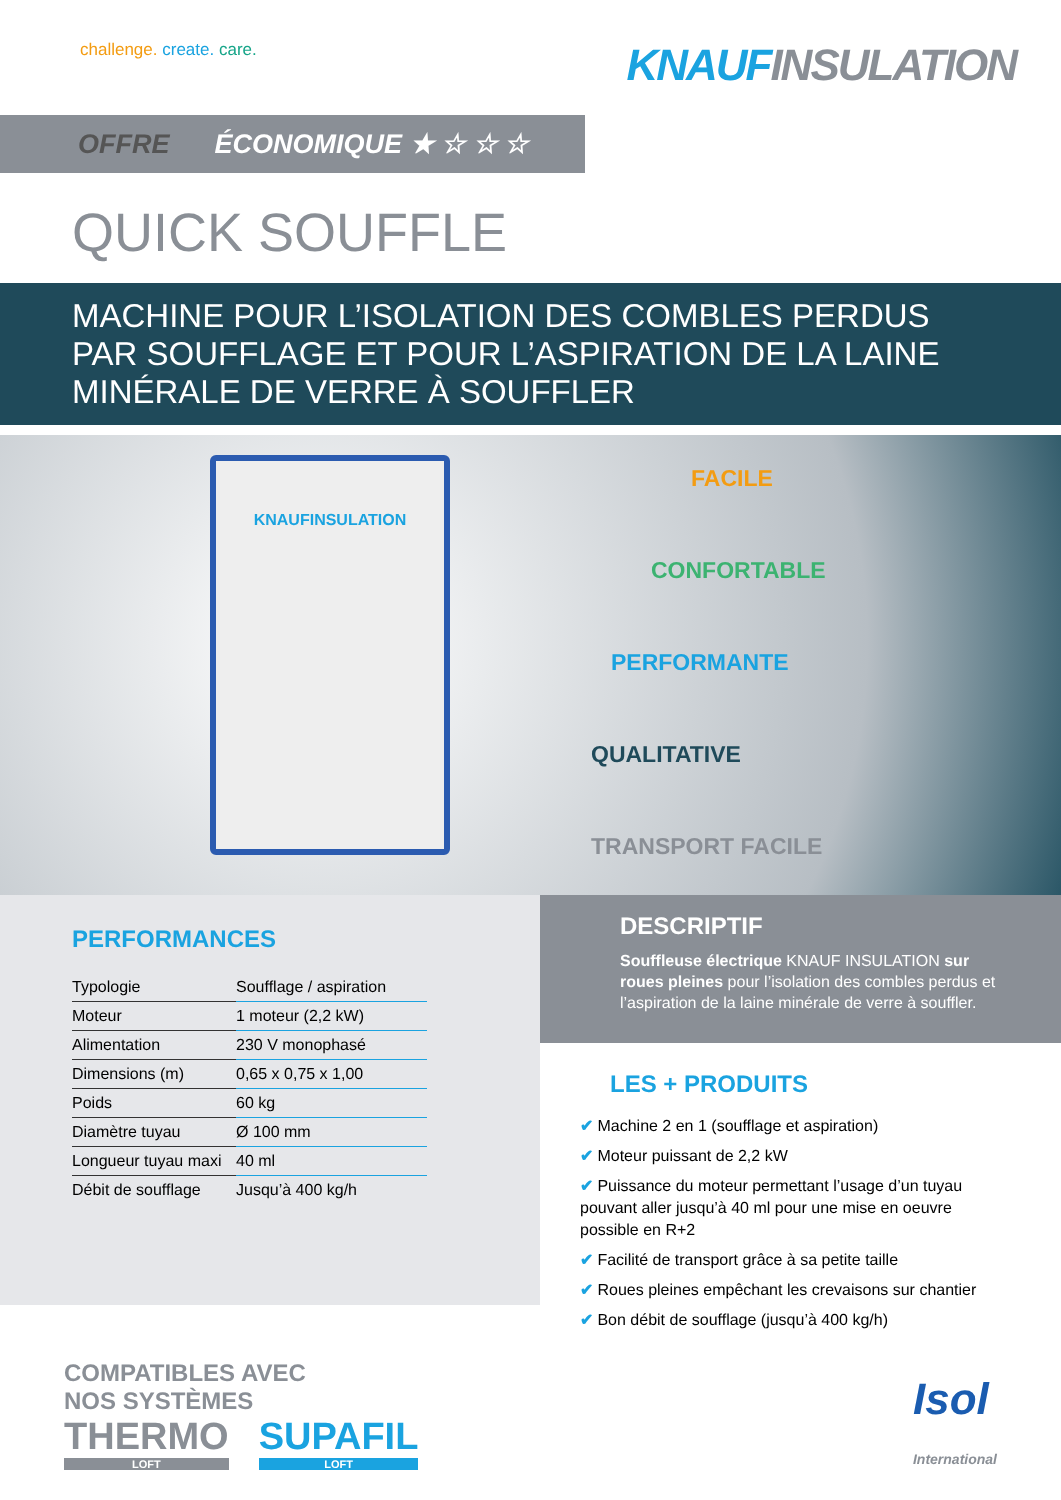challenge. create. care.
KNAUFINSULATION
OFFRE ÉCONOMIQUE ★ ☆ ☆ ☆
QUICK SOUFFLE
MACHINE POUR L’ISOLATION DES COMBLES PERDUS
PAR SOUFFLAGE ET POUR L’ASPIRATION DE LA LAINE
MINÉRALE DE VERRE À SOUFFLER
KNAUFINSULATION
FACILE
CONFORTABLE
PERFORMANTE
QUALITATIVE
TRANSPORT FACILE
PERFORMANCES
| Typologie | Soufflage / aspiration |
| Moteur | 1 moteur (2,2 kW) |
| Alimentation | 230 V monophasé |
| Dimensions (m) | 0,65 x 0,75 x 1,00 |
| Poids | 60 kg |
| Diamètre tuyau | Ø 100 mm |
| Longueur tuyau maxi | 40 ml |
| Débit de soufflage | Jusqu’à 400 kg/h |
DESCRIPTIF
Souffleuse électrique KNAUF INSULATION sur roues pleines pour l’isolation des combles perdus et l’aspiration de la laine minérale de verre à souffler.
LES + PRODUITS
✔ Machine 2 en 1 (soufflage et aspiration)
✔ Moteur puissant de 2,2 kW
✔ Puissance du moteur permettant l’usage d’un tuyau pouvant aller jusqu’à 40 ml pour une mise en oeuvre possible en R+2
✔ Facilité de transport grâce à sa petite taille
✔ Roues pleines empêchant les crevaisons sur chantier
✔ Bon débit de soufflage (jusqu’à 400 kg/h)
COMPATIBLES AVEC
NOS SYSTÈMES
THERMO LOFT SUPAFIL LOFT
Isol
International